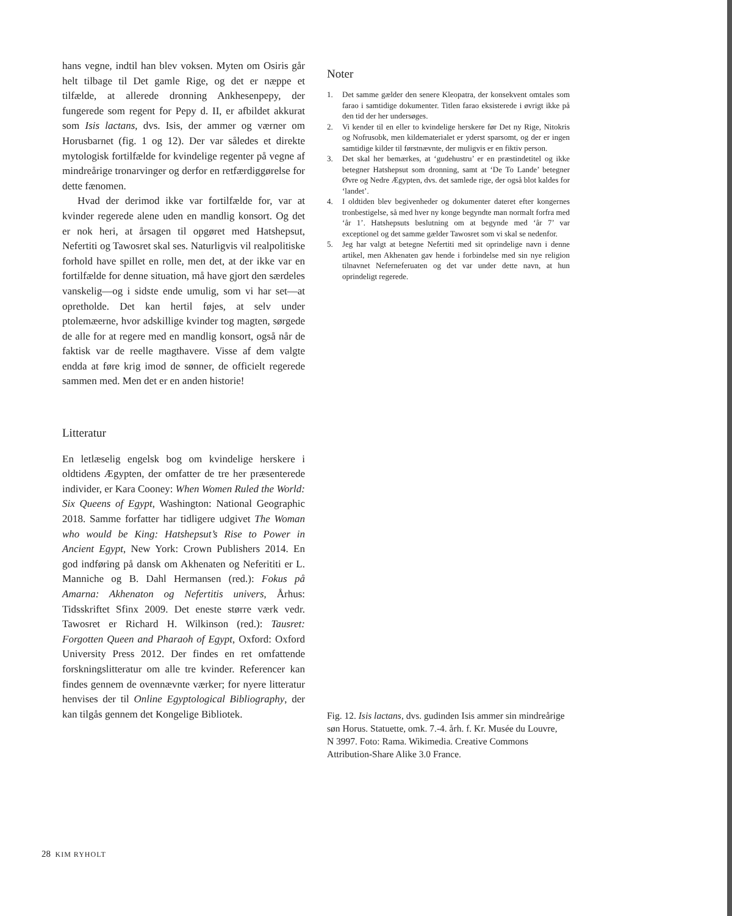hans vegne, indtil han blev voksen. Myten om Osiris går helt tilbage til Det gamle Rige, og det er næppe et tilfælde, at allerede dronning Ankhesenpepy, der fungerede som regent for Pepy d. II, er afbildet akkurat som Isis lactans, dvs. Isis, der ammer og værner om Horusbarnet (fig. 1 og 12). Der var således et direkte mytologisk fortilfælde for kvindelige regenter på vegne af mindreårige tronarvinger og derfor en retfærdiggørelse for dette fænomen.
Hvad der derimod ikke var fortilfælde for, var at kvinder regerede alene uden en mandlig konsort. Og det er nok heri, at årsagen til opgøret med Hatshepsut, Nefertiti og Tawosret skal ses. Naturligvis vil realpolitiske forhold have spillet en rolle, men det, at der ikke var en fortilfælde for denne situation, må have gjort den særdeles vanskelig—og i sidste ende umulig, som vi har set—at opretholde. Det kan hertil føjes, at selv under ptolemæerne, hvor adskillige kvinder tog magten, sørgede de alle for at regere med en mandlig konsort, også når de faktisk var de reelle magthavere. Visse af dem valgte endda at føre krig imod de sønner, de officielt regerede sammen med. Men det er en anden historie!
Litteratur
En letlæselig engelsk bog om kvindelige herskere i oldtidens Ægypten, der omfatter de tre her præsenterede individer, er Kara Cooney: When Women Ruled the World: Six Queens of Egypt, Washington: National Geographic 2018. Samme forfatter har tidligere udgivet The Woman who would be King: Hatshepsut’s Rise to Power in Ancient Egypt, New York: Crown Publishers 2014. En god indføring på dansk om Akhenaten og Neferititi er L. Manniche og B. Dahl Hermansen (red.): Fokus på Amarna: Akhenaton og Nefertitis univers, Århus: Tidsskriftet Sfinx 2009. Det eneste større værk vedr. Tawosret er Richard H. Wilkinson (red.): Tausret: Forgotten Queen and Pharaoh of Egypt, Oxford: Oxford University Press 2012. Der findes en ret omfattende forskningslitteratur om alle tre kvinder. Referencer kan findes gennem de ovennævnte værker; for nyere litteratur henvises der til Online Egyptological Bibliography, der kan tilgås gennem det Kongelige Bibliotek.
Noter
1. Det samme gælder den senere Kleopatra, der konsekvent omtales som farao i samtidige dokumenter. Titlen farao eksisterede i øvrigt ikke på den tid der her undersøges.
2. Vi kender til en eller to kvindelige herskere før Det ny Rige, Nitokris og Nofrusobk, men kildematerialet er yderst sparsomt, og der er ingen samtidige kilder til førstnævnte, der muligvis er en fiktiv person.
3. Det skal her bemærkes, at ‘gudehustru’ er en præstindetitel og ikke betegner Hatshepsut som dronning, samt at ‘De To Lande’ betegner Øvre og Nedre Ægypten, dvs. det samlede rige, der også blot kaldes for ‘landet’.
4. I oldtiden blev begivenheder og dokumenter dateret efter kongernes tronbestigelse, så med hver ny konge begyndte man normalt forfra med ‘år 1’. Hatshepsuts beslutning om at begynde med ‘år 7’ var exceptionel og det samme gælder Tawosret som vi skal se nedenfor.
5. Jeg har valgt at betegne Nefertiti med sit oprindelige navn i denne artikel, men Akhenaten gav hende i forbindelse med sin nye religion tilnavnet Neferneferuaten og det var under dette navn, at hun oprindeligt regerede.
Fig. 12. Isis lactans, dvs. gudinden Isis ammer sin mindreårige søn Horus. Statuette, omk. 7.-4. årh. f. Kr. Musée du Louvre, N 3997. Foto: Rama. Wikimedia. Creative Commons Attribution-Share Alike 3.0 France.
28 KIM RYHOLT